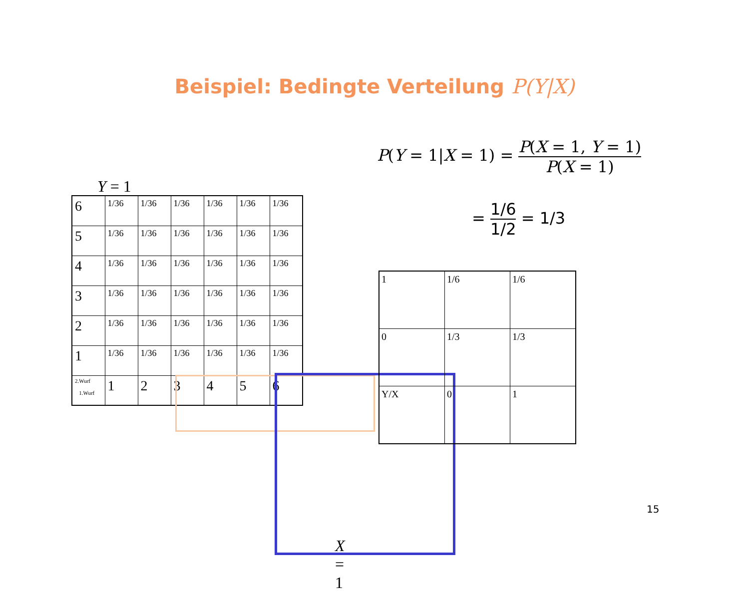Beispiel: Bedingte Verteilung P(Y|X)
Y = 1
| 6 | 1/36 | 1/36 | 1/36 | 1/36 | 1/36 | 1/36 |
| 5 | 1/36 | 1/36 | 1/36 | 1/36 | 1/36 | 1/36 |
| 4 | 1/36 | 1/36 | 1/36 | 1/36 | 1/36 | 1/36 |
| 3 | 1/36 | 1/36 | 1/36 | 1/36 | 1/36 | 1/36 |
| 2 | 1/36 | 1/36 | 1/36 | 1/36 | 1/36 | 1/36 |
| 1 | 1/36 | 1/36 | 1/36 | 1/36 | 1/36 | 1/36 |
| 2.Wurf 1.Wurf | 1 | 2 | 3 | 4 | 5 | 6 |
X = 1
P(Y = 1|X = 1) = P(X = 1, Y = 1) P(X = 1)
= 1/6 1/2 = 1/3
| 1 | 1/6 | 1/6 |
| 0 | 1/3 | 1/3 |
| Y/X | 0 | 1 |
15